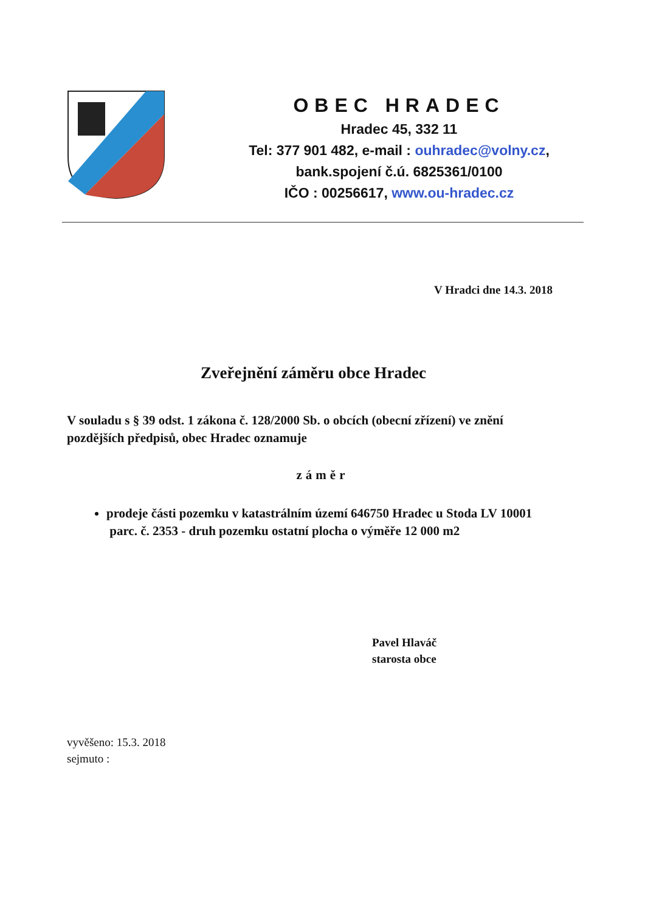OBEC HRADEC
Hradec 45, 332 11
Tel: 377 901 482, e-mail : ouhradec@volny.cz,
bank.spojení č.ú. 6825361/0100
IČO : 00256617, www.ou-hradec.cz
V Hradci dne 14.3. 2018
Zveřejnění záměru obce Hradec
V souladu s § 39 odst. 1 zákona č. 128/2000 Sb. o obcích (obecní zřízení) ve znění pozdějších předpisů, obec Hradec oznamuje
záměr
prodeje části pozemku v katastrálním území 646750 Hradec u Stoda LV 10001
parc. č. 2353 - druh pozemku ostatní plocha o výměře 12 000 m2
Pavel Hlaváč
starosta obce
vyvěšeno: 15.3. 2018
sejmuto :